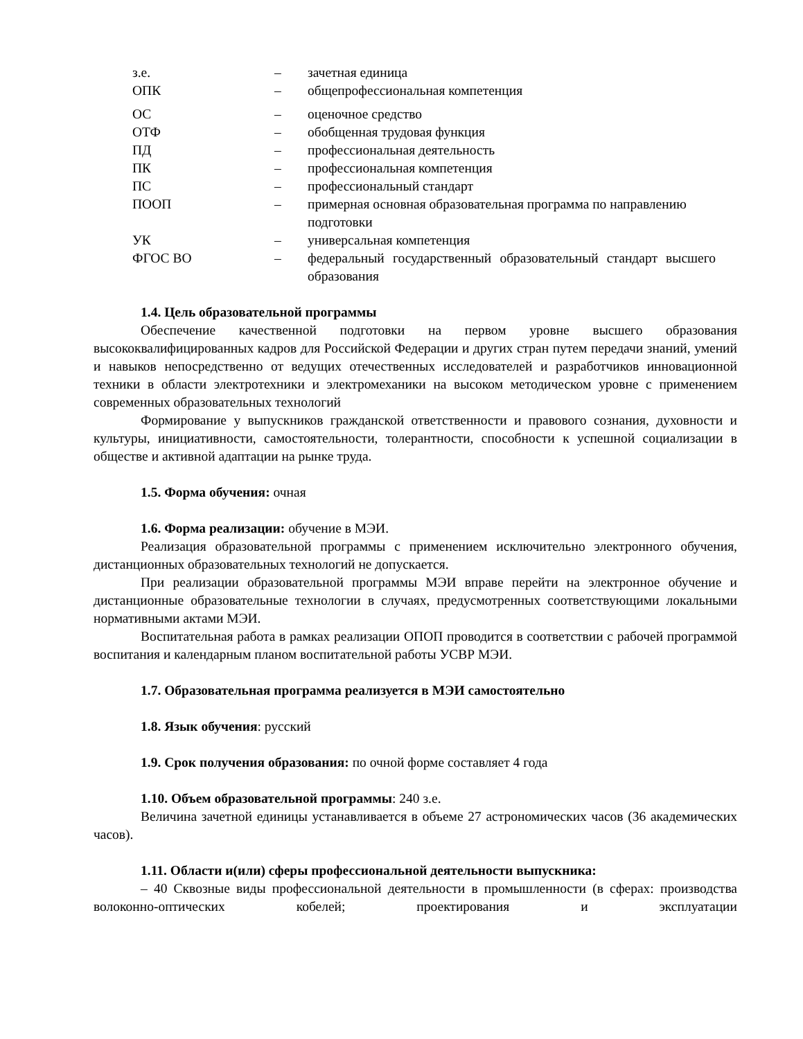| з.е. | – | зачетная единица |
| ОПК | – | общепрофессиональная компетенция |
| ОС | – | оценочное средство |
| ОТФ | – | обобщенная трудовая функция |
| ПД | – | профессиональная деятельность |
| ПК | – | профессиональная компетенция |
| ПС | – | профессиональный стандарт |
| ПООП | – | примерная основная образовательная программа по направлению подготовки |
| УК | – | универсальная компетенция |
| ФГОС ВО | – | федеральный государственный образовательный стандарт высшего образования |
1.4. Цель образовательной программы
Обеспечение качественной подготовки на первом уровне высшего образования высококвалифицированных кадров для Российской Федерации и других стран путем передачи знаний, умений и навыков непосредственно от ведущих отечественных исследователей и разработчиков инновационной техники в области электротехники и электромеханики на высоком методическом уровне с применением современных образовательных технологий
Формирование у выпускников гражданской ответственности и правового сознания, духовности и культуры, инициативности, самостоятельности, толерантности, способности к успешной социализации в обществе и активной адаптации на рынке труда.
1.5. Форма обучения: очная
1.6. Форма реализации: обучение в МЭИ.
Реализация образовательной программы с применением исключительно электронного обучения, дистанционных образовательных технологий не допускается.
При реализации образовательной программы МЭИ вправе перейти на электронное обучение и дистанционные образовательные технологии в случаях, предусмотренных соответствующими локальными нормативными актами МЭИ.
Воспитательная работа в рамках реализации ОПОП проводится в соответствии с рабочей программой воспитания и календарным планом воспитательной работы УСВР МЭИ.
1.7. Образовательная программа реализуется в МЭИ самостоятельно
1.8. Язык обучения: русский
1.9. Срок получения образования: по очной форме составляет 4 года
1.10. Объем образовательной программы: 240 з.е.
Величина зачетной единицы устанавливается в объеме 27 астрономических часов (36 академических часов).
1.11. Области и(или) сферы профессиональной деятельности выпускника:
– 40 Сквозные виды профессиональной деятельности в промышленности (в сферах: производства волоконно-оптических кобелей; проектирования и эксплуатации